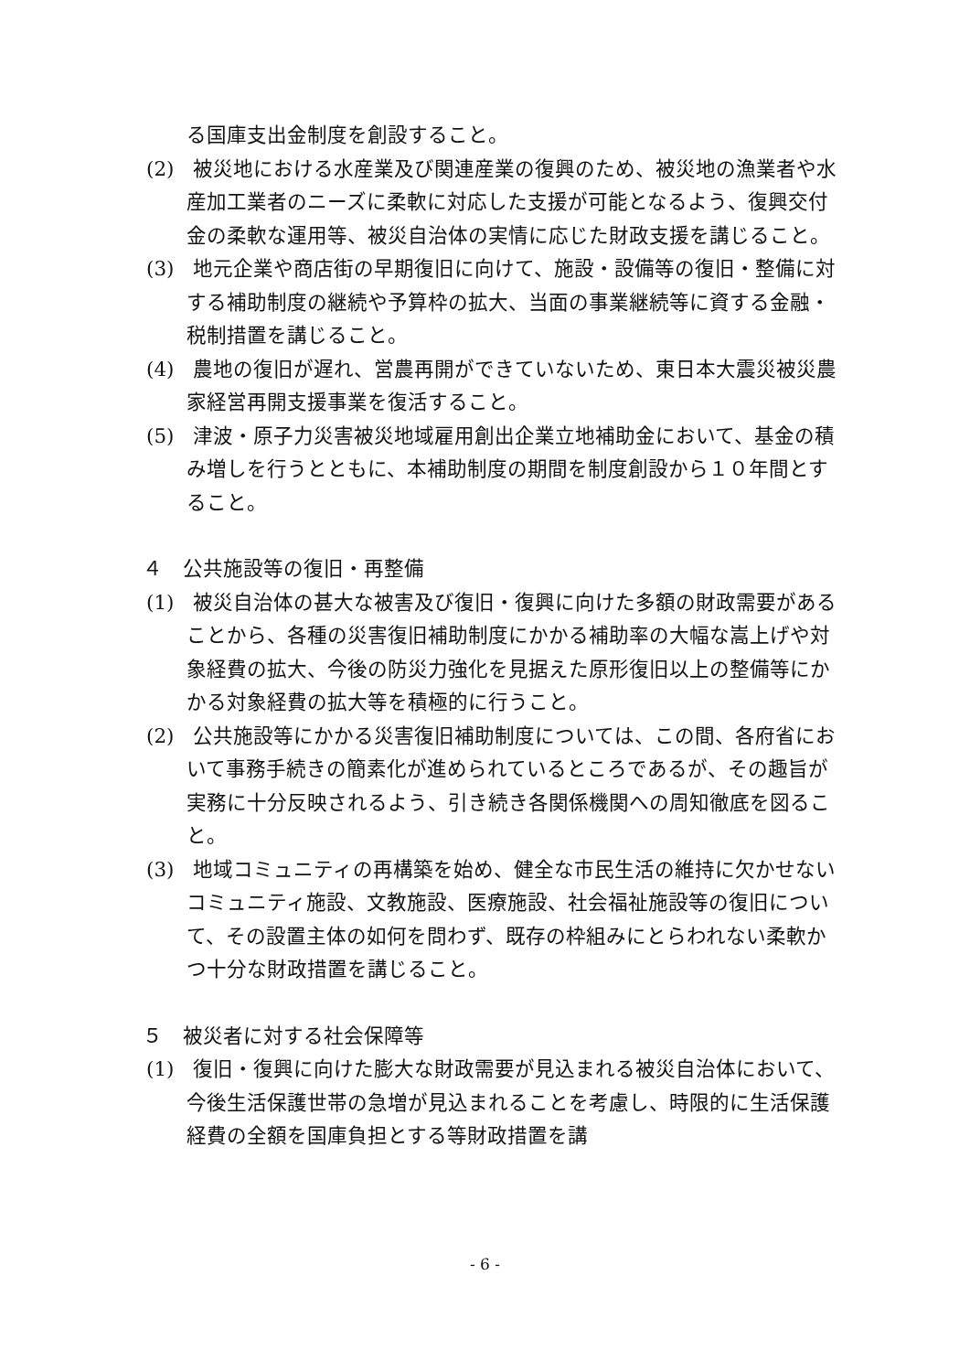る国庫支出金制度を創設すること。
(2) 被災地における水産業及び関連産業の復興のため、被災地の漁業者や水産加工業者のニーズに柔軟に対応した支援が可能となるよう、復興交付金の柔軟な運用等、被災自治体の実情に応じた財政支援を講じること。
(3) 地元企業や商店街の早期復旧に向けて、施設・設備等の復旧・整備に対する補助制度の継続や予算枠の拡大、当面の事業継続等に資する金融・税制措置を講じること。
(4) 農地の復旧が遅れ、営農再開ができていないため、東日本大震災被災農家経営再開支援事業を復活すること。
(5) 津波・原子力災害被災地域雇用創出企業立地補助金において、基金の積み増しを行うとともに、本補助制度の期間を制度創設から１０年間とすること。
４　公共施設等の復旧・再整備
(1) 被災自治体の甚大な被害及び復旧・復興に向けた多額の財政需要があることから、各種の災害復旧補助制度にかかる補助率の大幅な嵩上げや対象経費の拡大、今後の防災力強化を見据えた原形復旧以上の整備等にかかる対象経費の拡大等を積極的に行うこと。
(2) 公共施設等にかかる災害復旧補助制度については、この間、各府省において事務手続きの簡素化が進められているところであるが、その趣旨が実務に十分反映されるよう、引き続き各関係機関への周知徹底を図ること。
(3) 地域コミュニティの再構築を始め、健全な市民生活の維持に欠かせないコミュニティ施設、文教施設、医療施設、社会福祉施設等の復旧について、その設置主体の如何を問わず、既存の枠組みにとらわれない柔軟かつ十分な財政措置を講じること。
５　被災者に対する社会保障等
(1) 復旧・復興に向けた膨大な財政需要が見込まれる被災自治体において、今後生活保護世帯の急増が見込まれることを考慮し、時限的に生活保護経費の全額を国庫負担とする等財政措置を講
- 6 -